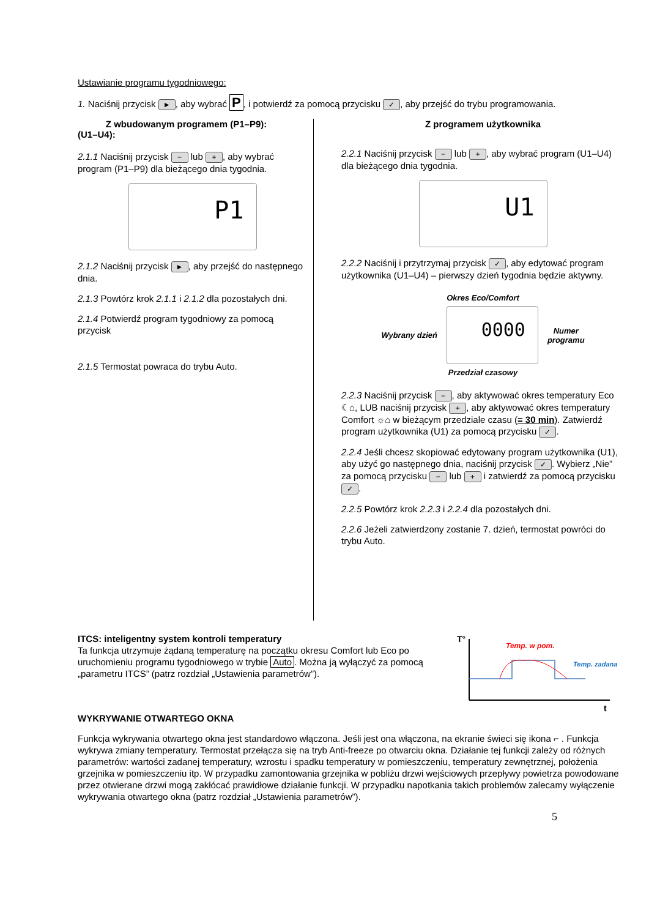Ustawianie programu tygodniowego:
1. Naciśnij przycisk ►, aby wybrać P, i potwierdź za pomocą przycisku ✓, aby przejść do trybu programowania.
Z wbudowanym programem (P1–P9):
(U1–U4):
2.1.1 Naciśnij przycisk − lub +, aby wybrać program (P1–P9) dla bieżącego dnia tygodnia.
P1
2.1.2 Naciśnij przycisk ►, aby przejść do następnego dnia.
2.1.3 Powtórz krok 2.1.1 i 2.1.2 dla pozostałych dni.
2.1.4 Potwierdź program tygodniowy za pomocą przycisk
2.1.5 Termostat powraca do trybu Auto.
Z programem użytkownika
2.2.1 Naciśnij przycisk − lub +, aby wybrać program (U1–U4) dla bieżącego dnia tygodnia.
U1
2.2.2 Naciśnij i przytrzymaj przycisk ✓, aby edytować program użytkownika (U1–U4) – pierwszy dzień tygodnia będzie aktywny.
Okres Eco/Comfort
Wybrany dzień
0000
Numer
programu
Przedział czasowy
2.2.3 Naciśnij przycisk −, aby aktywować okres temperatury Eco ☾⌂, LUB naciśnij przycisk +, aby aktywować okres temperatury Comfort ☼⌂ w bieżącym przedziale czasu (= 30 min). Zatwierdź program użytkownika (U1) za pomocą przycisku ✓.
2.2.4 Jeśli chcesz skopiować edytowany program użytkownika (U1), aby użyć go następnego dnia, naciśnij przycisk ✓. Wybierz „Nie” za pomocą przycisku − lub + i zatwierdź za pomocą przycisku ✓.
2.2.5 Powtórz krok 2.2.3 i 2.2.4 dla pozostałych dni.
2.2.6 Jeżeli zatwierdzony zostanie 7. dzień, termostat powróci do trybu Auto.
ITCS: inteligentny system kontroli temperatury
Ta funkcja utrzymuje żądaną temperaturę na początku okresu Comfort lub Eco po uruchomieniu programu tygodniowego w trybie Auto. Można ją wyłączyć za pomocą „parametru ITCS” (patrz rozdział „Ustawienia parametrów”).
T°
t
Temp. w pom.
Temp. zadana
WYKRYWANIE OTWARTEGO OKNA
Funkcja wykrywania otwartego okna jest standardowo włączona. Jeśli jest ona włączona, na ekranie świeci się ikona ⌐ . Funkcja wykrywa zmiany temperatury. Termostat przełącza się na tryb Anti-freeze po otwarciu okna. Działanie tej funkcji zależy od różnych parametrów: wartości zadanej temperatury, wzrostu i spadku temperatury w pomieszczeniu, temperatury zewnętrznej, położenia grzejnika w pomieszczeniu itp. W przypadku zamontowania grzejnika w pobliżu drzwi wejściowych przepływy powietrza powodowane przez otwierane drzwi mogą zakłócać prawidłowe działanie funkcji. W przypadku napotkania takich problemów zalecamy wyłączenie wykrywania otwartego okna (patrz rozdział „Ustawienia parametrów”).
5